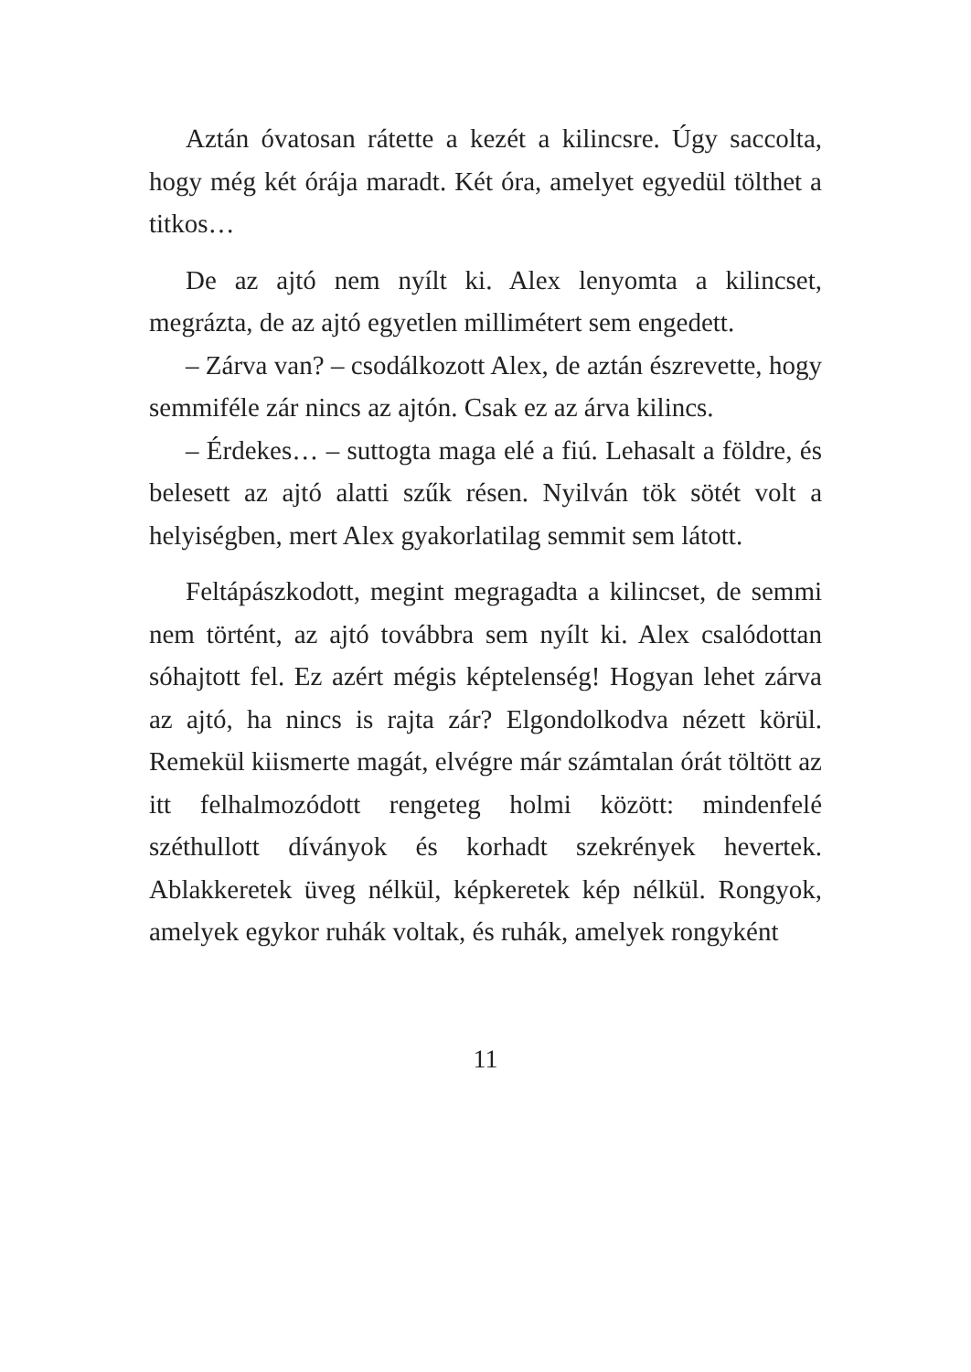Aztán óvatosan rátette a kezét a kilincsre. Úgy saccolta, hogy még két órája maradt. Két óra, amelyet egyedül tölthet a titkos…
De az ajtó nem nyílt ki. Alex lenyomta a kilincset, megrázta, de az ajtó egyetlen millimétert sem engedett.
– Zárva van? – csodálkozott Alex, de aztán észrevette, hogy semmiféle zár nincs az ajtón. Csak ez az árva kilincs.
– Érdekes… – suttogta maga elé a fiú. Lehasalt a földre, és belesett az ajtó alatti szűk résen. Nyilván tök sötét volt a helyiségben, mert Alex gyakorlatilag semmit sem látott.
Feltápászkodott, megint megragadta a kilincset, de semmi nem történt, az ajtó továbbra sem nyílt ki. Alex csalódottan sóhajtott fel. Ez azért mégis képtelenség! Hogyan lehet zárva az ajtó, ha nincs is rajta zár? Elgondolkodva nézett körül. Remekül kiismerte magát, elvégre már számtalan órát töltött az itt felhalmozódott rengeteg holmi között: mindenfelé széthullott díványok és korhadt szekrények hevertek. Ablakkeretek üveg nélkül, képkeretek kép nélkül. Rongyok, amelyek egykor ruhák voltak, és ruhák, amelyek rongyként
11